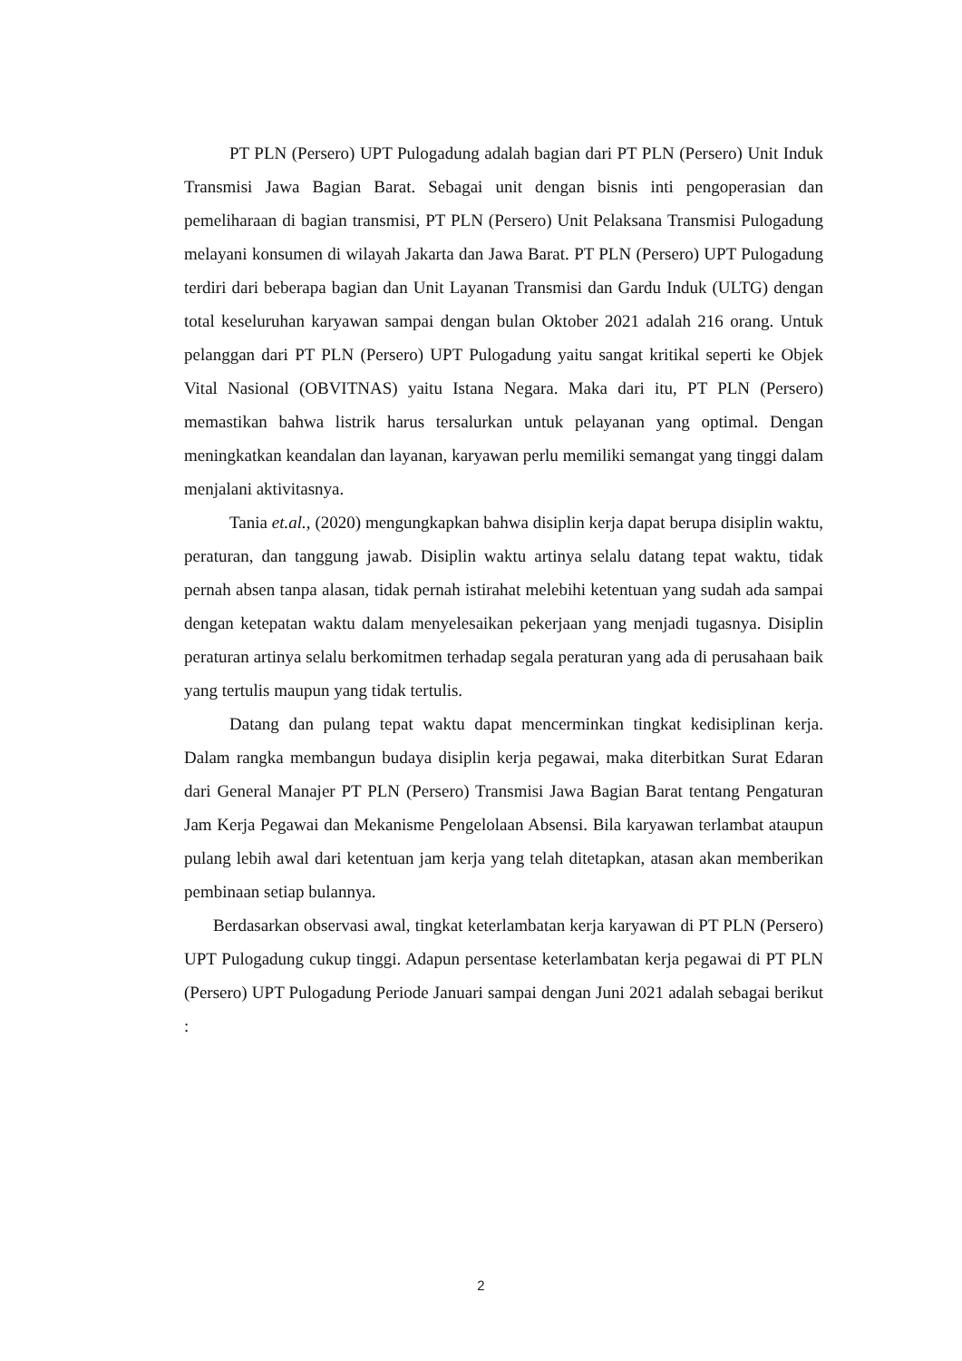PT PLN (Persero) UPT Pulogadung adalah bagian dari PT PLN (Persero) Unit Induk Transmisi Jawa Bagian Barat. Sebagai unit dengan bisnis inti pengoperasian dan pemeliharaan di bagian transmisi, PT PLN (Persero) Unit Pelaksana Transmisi Pulogadung melayani konsumen di wilayah Jakarta dan Jawa Barat. PT PLN (Persero) UPT Pulogadung terdiri dari beberapa bagian dan Unit Layanan Transmisi dan Gardu Induk (ULTG) dengan total keseluruhan karyawan sampai dengan bulan Oktober 2021 adalah 216 orang. Untuk pelanggan dari PT PLN (Persero) UPT Pulogadung yaitu sangat kritikal seperti ke Objek Vital Nasional (OBVITNAS) yaitu Istana Negara. Maka dari itu, PT PLN (Persero) memastikan bahwa listrik harus tersalurkan untuk pelayanan yang optimal. Dengan meningkatkan keandalan dan layanan, karyawan perlu memiliki semangat yang tinggi dalam menjalani aktivitasnya.
Tania et.al., (2020) mengungkapkan bahwa disiplin kerja dapat berupa disiplin waktu, peraturan, dan tanggung jawab. Disiplin waktu artinya selalu datang tepat waktu, tidak pernah absen tanpa alasan, tidak pernah istirahat melebihi ketentuan yang sudah ada sampai dengan ketepatan waktu dalam menyelesaikan pekerjaan yang menjadi tugasnya. Disiplin peraturan artinya selalu berkomitmen terhadap segala peraturan yang ada di perusahaan baik yang tertulis maupun yang tidak tertulis.
Datang dan pulang tepat waktu dapat mencerminkan tingkat kedisiplinan kerja. Dalam rangka membangun budaya disiplin kerja pegawai, maka diterbitkan Surat Edaran dari General Manajer PT PLN (Persero) Transmisi Jawa Bagian Barat tentang Pengaturan Jam Kerja Pegawai dan Mekanisme Pengelolaan Absensi. Bila karyawan terlambat ataupun pulang lebih awal dari ketentuan jam kerja yang telah ditetapkan, atasan akan memberikan pembinaan setiap bulannya.
Berdasarkan observasi awal, tingkat keterlambatan kerja karyawan di PT PLN (Persero) UPT Pulogadung cukup tinggi. Adapun persentase keterlambatan kerja pegawai di PT PLN (Persero) UPT Pulogadung Periode Januari sampai dengan Juni 2021 adalah sebagai berikut :
2